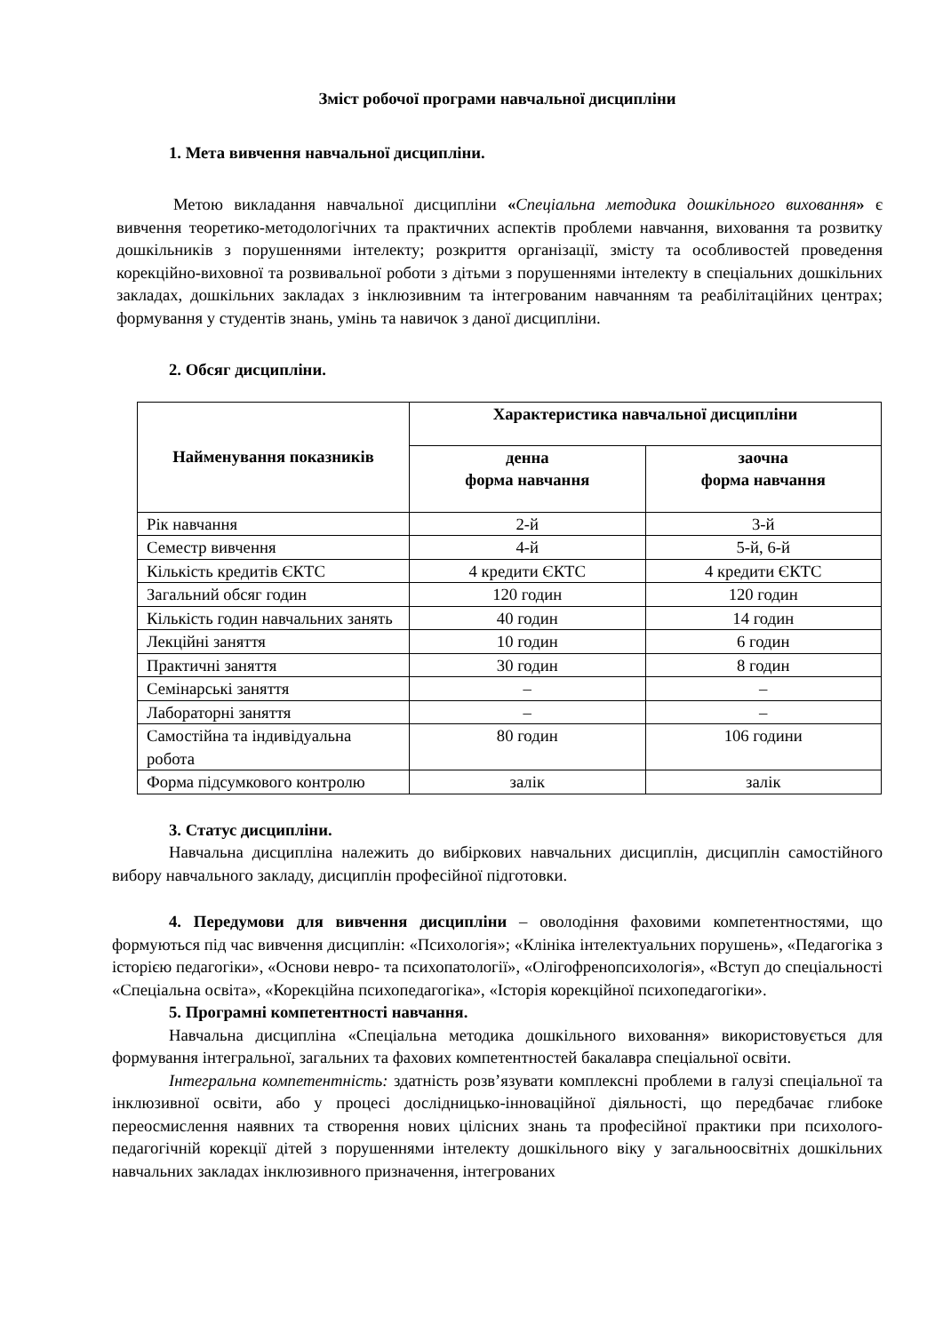Зміст робочої програми навчальної дисципліни
1. Мета вивчення навчальної дисципліни.
Метою викладання навчальної дисципліни «Спеціальна методика дошкільного виховання» є вивчення теоретико-методологічних та практичних аспектів проблеми навчання, виховання та розвитку дошкільників з порушеннями інтелекту; розкриття організації, змісту та особливостей проведення корекційно-виховної та розвивальної роботи з дітьми з порушеннями інтелекту в спеціальних дошкільних закладах, дошкільних закладах з інклюзивним та інтегрованим навчанням та реабілітаційних центрах; формування у студентів знань, умінь та навичок з даної дисципліни.
2. Обсяг дисципліни.
| Найменування показників | Характеристика навчальної дисципліни | |
| --- | --- | --- |
| | денна форма навчання | заочна форма навчання |
| Рік навчання | 2-й | 3-й |
| Семестр вивчення | 4-й | 5-й, 6-й |
| Кількість кредитів ЄКТС | 4 кредити ЄКТС | 4 кредити ЄКТС |
| Загальний обсяг годин | 120 годин | 120 годин |
| Кількість годин навчальних занять | 40 годин | 14 годин |
| Лекційні заняття | 10 годин | 6 годин |
| Практичні заняття | 30 годин | 8 годин |
| Семінарські заняття | – | – |
| Лабораторні заняття | – | – |
| Самостійна та індивідуальна робота | 80 годин | 106 години |
| Форма підсумкового контролю | залік | залік |
3. Статус дисципліни.
Навчальна дисципліна належить до вибіркових навчальних дисциплін, дисциплін самостійного вибору навчального закладу, дисциплін професійної підготовки.
4. Передумови для вивчення дисципліни – оволодіння фаховими компетентностями, що формуються під час вивчення дисциплін: «Психологія»; «Клініка інтелектуальних порушень», «Педагогіка з історією педагогіки», «Основи невро- та психопатології», «Олігофренопсихологія», «Вступ до спеціальності «Спеціальна освіта», «Корекційна психопедагогіка», «Історія корекційної психопедагогіки».
5. Програмні компетентності навчання.
Навчальна дисципліна «Спеціальна методика дошкільного виховання» використовується для формування інтегральної, загальних та фахових компетентностей бакалавра спеціальної освіти.
Інтегральна компетентність: здатність розв’язувати комплексні проблеми в галузі спеціальної та інклюзивної освіти, або у процесі дослідницько-інноваційної діяльності, що передбачає глибоке переосмислення наявних та створення нових цілісних знань та професійної практики при психолого-педагогічній корекції дітей з порушеннями інтелекту дошкільного віку у загальноосвітніх дошкільних навчальних закладах інклюзивного призначення, інтегрованих